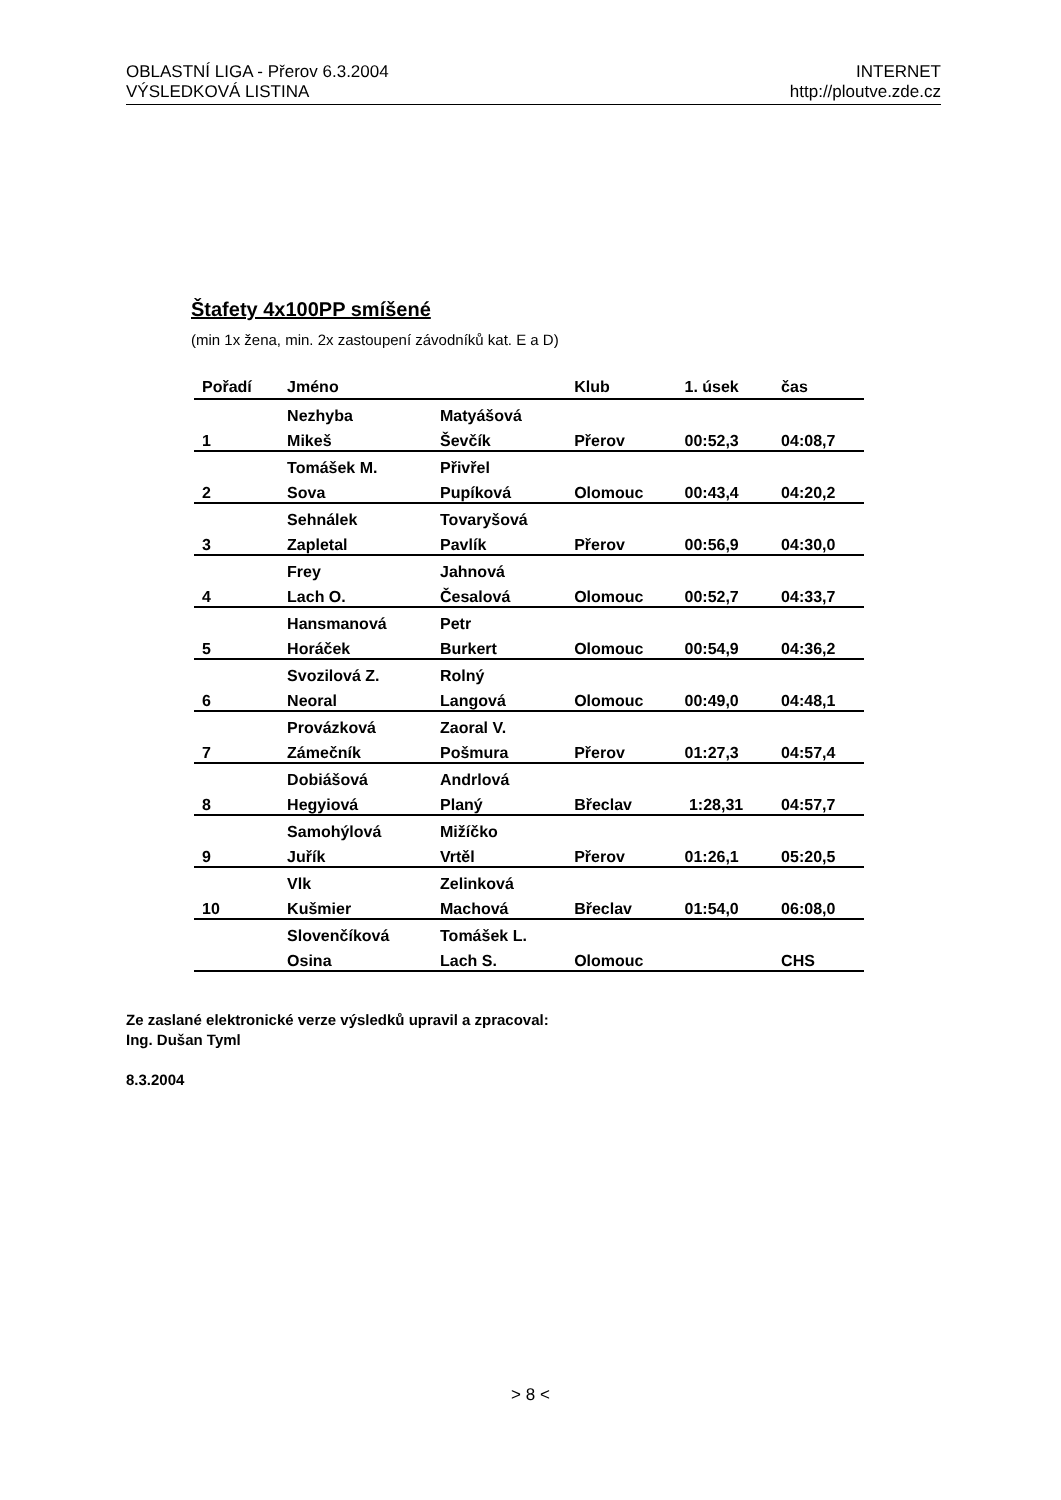OBLASTNÍ LIGA - Přerov 6.3.2004
VÝSLEDKOVÁ LISTINA
INTERNET
http://ploutve.zde.cz
Štafety 4x100PP smíšené
(min 1x žena, min. 2x zastoupení závodníků kat. E a D)
| Pořadí | Jméno | | Klub | 1. úsek | čas |
| --- | --- | --- | --- | --- | --- |
| | Nezhyba | Matyášová | | | |
| 1 | Mikeš | Ševčík | Přerov | 00:52,3 | 04:08,7 |
| | Tomášek M. | Přivřel | | | |
| 2 | Sova | Pupíková | Olomouc | 00:43,4 | 04:20,2 |
| | Sehnálek | Tovaryšová | | | |
| 3 | Zapletal | Pavlík | Přerov | 00:56,9 | 04:30,0 |
| | Frey | Jahnová | | | |
| 4 | Lach O. | Česalová | Olomouc | 00:52,7 | 04:33,7 |
| | Hansmanová | Petr | | | |
| 5 | Horáček | Burkert | Olomouc | 00:54,9 | 04:36,2 |
| | Svozilová Z. | Rolný | | | |
| 6 | Neoral | Langová | Olomouc | 00:49,0 | 04:48,1 |
| | Provázková | Zaoral V. | | | |
| 7 | Zámečník | Pošmura | Přerov | 01:27,3 | 04:57,4 |
| | Dobiášová | Andrlová | | | |
| 8 | Hegyiová | Planý | Břeclav | 1:28,31 | 04:57,7 |
| | Samohýlová | Mižíčko | | | |
| 9 | Juřík | Vrtěl | Přerov | 01:26,1 | 05:20,5 |
| | Vlk | Zelinková | | | |
| 10 | Kušmier | Machová | Břeclav | 01:54,0 | 06:08,0 |
| | Slovenčíková | Tomášek L. | | | |
| | Osina | Lach S. | Olomouc | | CHS |
Ze zaslané elektronické verze výsledků upravil a zpracoval:
Ing. Dušan Tyml
8.3.2004
> 8 <